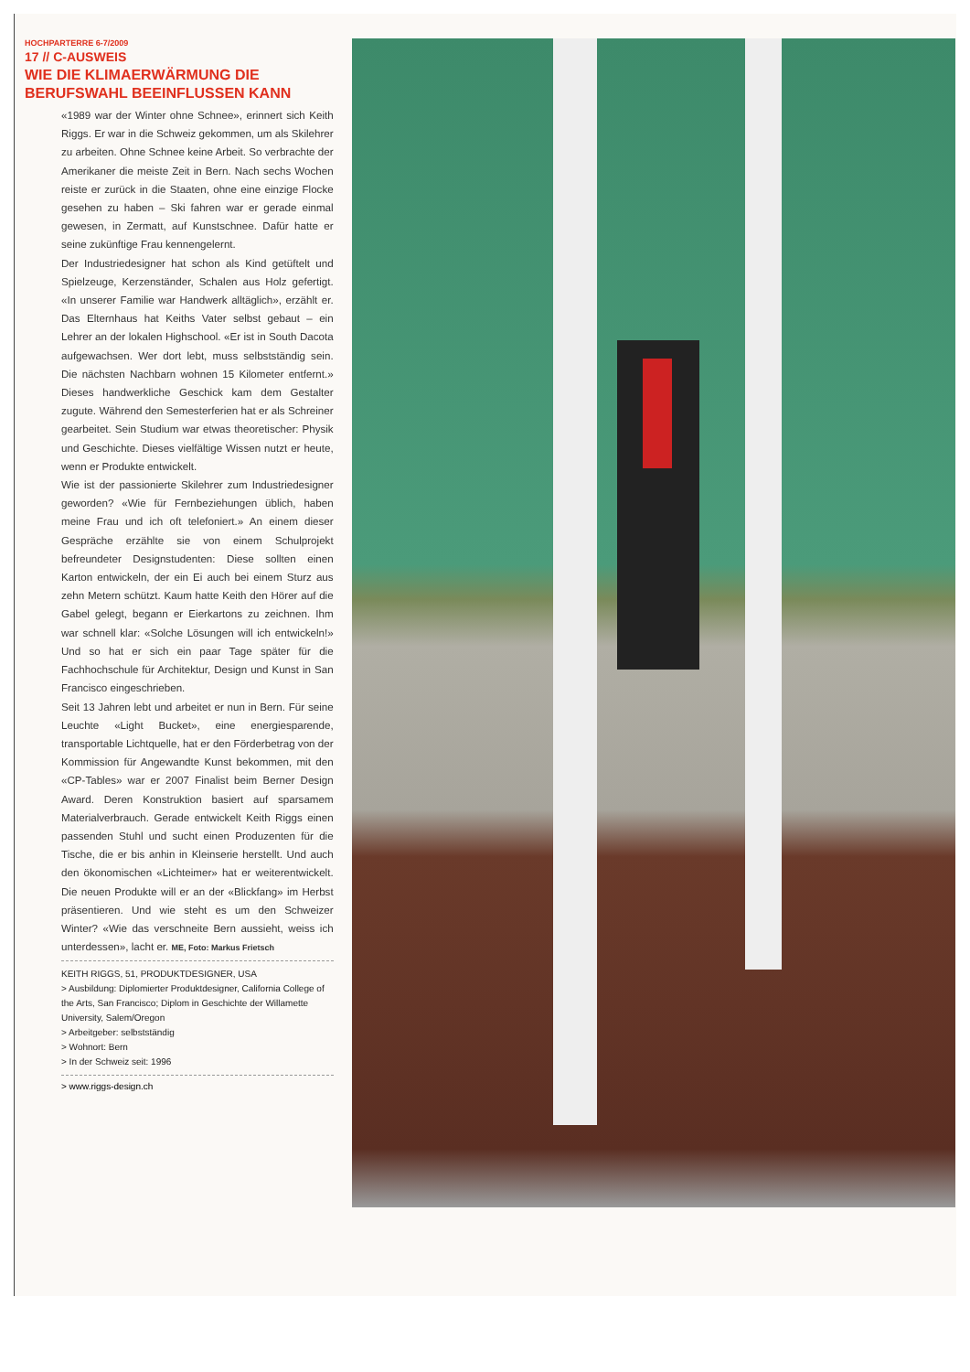HOCHPARTERRE 6-7/2009
17 // C-AUSWEIS
WIE DIE KLIMAERWÄRMUNG DIE BERUFSWAHL BEEINFLUSSEN KANN
«1989 war der Winter ohne Schnee», erinnert sich Keith Riggs. Er war in die Schweiz gekommen, um als Skilehrer zu arbeiten. Ohne Schnee keine Arbeit. So verbrachte der Amerikaner die meiste Zeit in Bern. Nach sechs Wochen reiste er zurück in die Staaten, ohne eine einzige Flocke gesehen zu haben – Ski fahren war er gerade einmal gewesen, in Zermatt, auf Kunstschnee. Dafür hatte er seine zukünftige Frau kennengelernt.
Der Industriedesigner hat schon als Kind getüftelt und Spielzeuge, Kerzenständer, Schalen aus Holz gefertigt. «In unserer Familie war Handwerk alltäglich», erzählt er. Das Elternhaus hat Keiths Vater selbst gebaut – ein Lehrer an der lokalen Highschool. «Er ist in South Dacota aufgewachsen. Wer dort lebt, muss selbstständig sein. Die nächsten Nachbarn wohnen 15 Kilometer entfernt.» Dieses handwerkliche Geschick kam dem Gestalter zugute. Während den Semesterferien hat er als Schreiner gearbeitet. Sein Studium war etwas theoretischer: Physik und Geschichte. Dieses vielfältige Wissen nutzt er heute, wenn er Produkte entwickelt.
Wie ist der passionierte Skilehrer zum Industriedesigner geworden? «Wie für Fernbeziehungen üblich, haben meine Frau und ich oft telefoniert.» An einem dieser Gespräche erzählte sie von einem Schulprojekt befreundeter Designstudenten: Diese sollten einen Karton entwickeln, der ein Ei auch bei einem Sturz aus zehn Metern schützt. Kaum hatte Keith den Hörer auf die Gabel gelegt, begann er Eierkartons zu zeichnen. Ihm war schnell klar: «Solche Lösungen will ich entwickeln!» Und so hat er sich ein paar Tage später für die Fachhochschule für Architektur, Design und Kunst in San Francisco eingeschrieben.
Seit 13 Jahren lebt und arbeitet er nun in Bern. Für seine Leuchte «Light Bucket», eine energiesparende, transportable Lichtquelle, hat er den Förderbetrag von der Kommission für Angewandte Kunst bekommen, mit den «CP-Tables» war er 2007 Finalist beim Berner Design Award. Deren Konstruktion basiert auf sparsamem Materialverbrauch. Gerade entwickelt Keith Riggs einen passenden Stuhl und sucht einen Produzenten für die Tische, die er bis anhin in Kleinserie herstellt. Und auch den ökonomischen «Lichteimer» hat er weiterentwickelt. Die neuen Produkte will er an der «Blickfang» im Herbst präsentieren. Und wie steht es um den Schweizer Winter? «Wie das verschneite Bern aussieht, weiss ich unterdessen», lacht er. ME, Foto: Markus Frietsch
KEITH RIGGS, 51, PRODUKTDESIGNER, USA
> Ausbildung: Diplomierter Produktdesigner, California College of the Arts, San Francisco; Diplom in Geschichte der Willamette University, Salem/Oregon
> Arbeitgeber: selbstständig
> Wohnort: Bern
> In der Schweiz seit: 1996
> www.riggs-design.ch